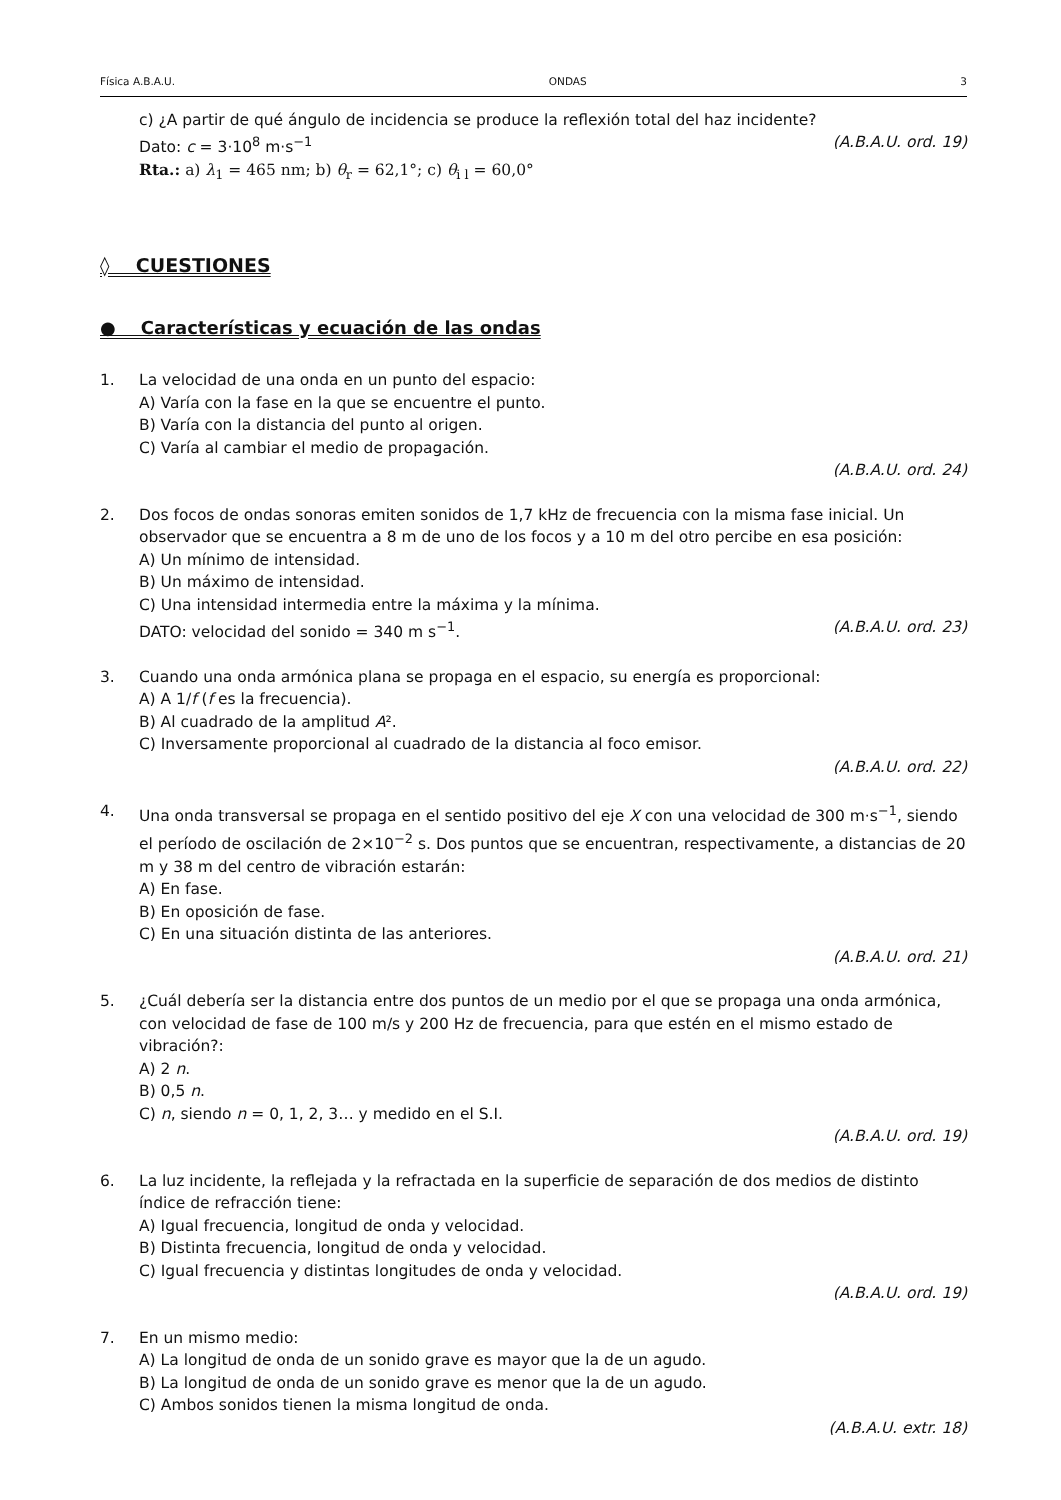Física A.B.A.U. ONDAS 3
c) ¿A partir de qué ángulo de incidencia se produce la reflexión total del haz incidente?
Dato: c = 3·10<sup>8</sup> m·s<sup>−1</sup> (A.B.A.U. ord. 19)
Rta.: a) λ<sub>1</sub> = 465 nm; b) θ<sub>r</sub> = 62,1°; c) θ<sub>i l</sub> = 60,0°
◊ CUESTIONES
● Características y ecuación de las ondas
1. La velocidad de una onda en un punto del espacio:
A) Varía con la fase en la que se encuentre el punto.
B) Varía con la distancia del punto al origen.
C) Varía al cambiar el medio de propagación.
(A.B.A.U. ord. 24)
2. Dos focos de ondas sonoras emiten sonidos de 1,7 kHz de frecuencia con la misma fase inicial. Un observador que se encuentra a 8 m de uno de los focos y a 10 m del otro percibe en esa posición:
A) Un mínimo de intensidad.
B) Un máximo de intensidad.
C) Una intensidad intermedia entre la máxima y la mínima.
DATO: velocidad del sonido = 340 m s<sup>−1</sup>. (A.B.A.U. ord. 23)
3. Cuando una onda armónica plana se propaga en el espacio, su energía es proporcional:
A) A 1/f (f es la frecuencia).
B) Al cuadrado de la amplitud A².
C) Inversamente proporcional al cuadrado de la distancia al foco emisor.
(A.B.A.U. ord. 22)
4. Una onda transversal se propaga en el sentido positivo del eje X con una velocidad de 300 m·s<sup>−1</sup>, siendo el período de oscilación de 2×10<sup>−2</sup> s. Dos puntos que se encuentran, respectivamente, a distancias de 20 m y 38 m del centro de vibración estarán:
A) En fase.
B) En oposición de fase.
C) En una situación distinta de las anteriores.
(A.B.A.U. ord. 21)
5. ¿Cuál debería ser la distancia entre dos puntos de un medio por el que se propaga una onda armónica, con velocidad de fase de 100 m/s y 200 Hz de frecuencia, para que estén en el mismo estado de vibración?:
A) 2 n.
B) 0,5 n.
C) n, siendo n = 0, 1, 2, 3… y medido en el S.I.
(A.B.A.U. ord. 19)
6. La luz incidente, la reflejada y la refractada en la superficie de separación de dos medios de distinto índice de refracción tiene:
A) Igual frecuencia, longitud de onda y velocidad.
B) Distinta frecuencia, longitud de onda y velocidad.
C) Igual frecuencia y distintas longitudes de onda y velocidad.
(A.B.A.U. ord. 19)
7. En un mismo medio:
A) La longitud de onda de un sonido grave es mayor que la de un agudo.
B) La longitud de onda de un sonido grave es menor que la de un agudo.
C) Ambos sonidos tienen la misma longitud de onda.
(A.B.A.U. extr. 18)